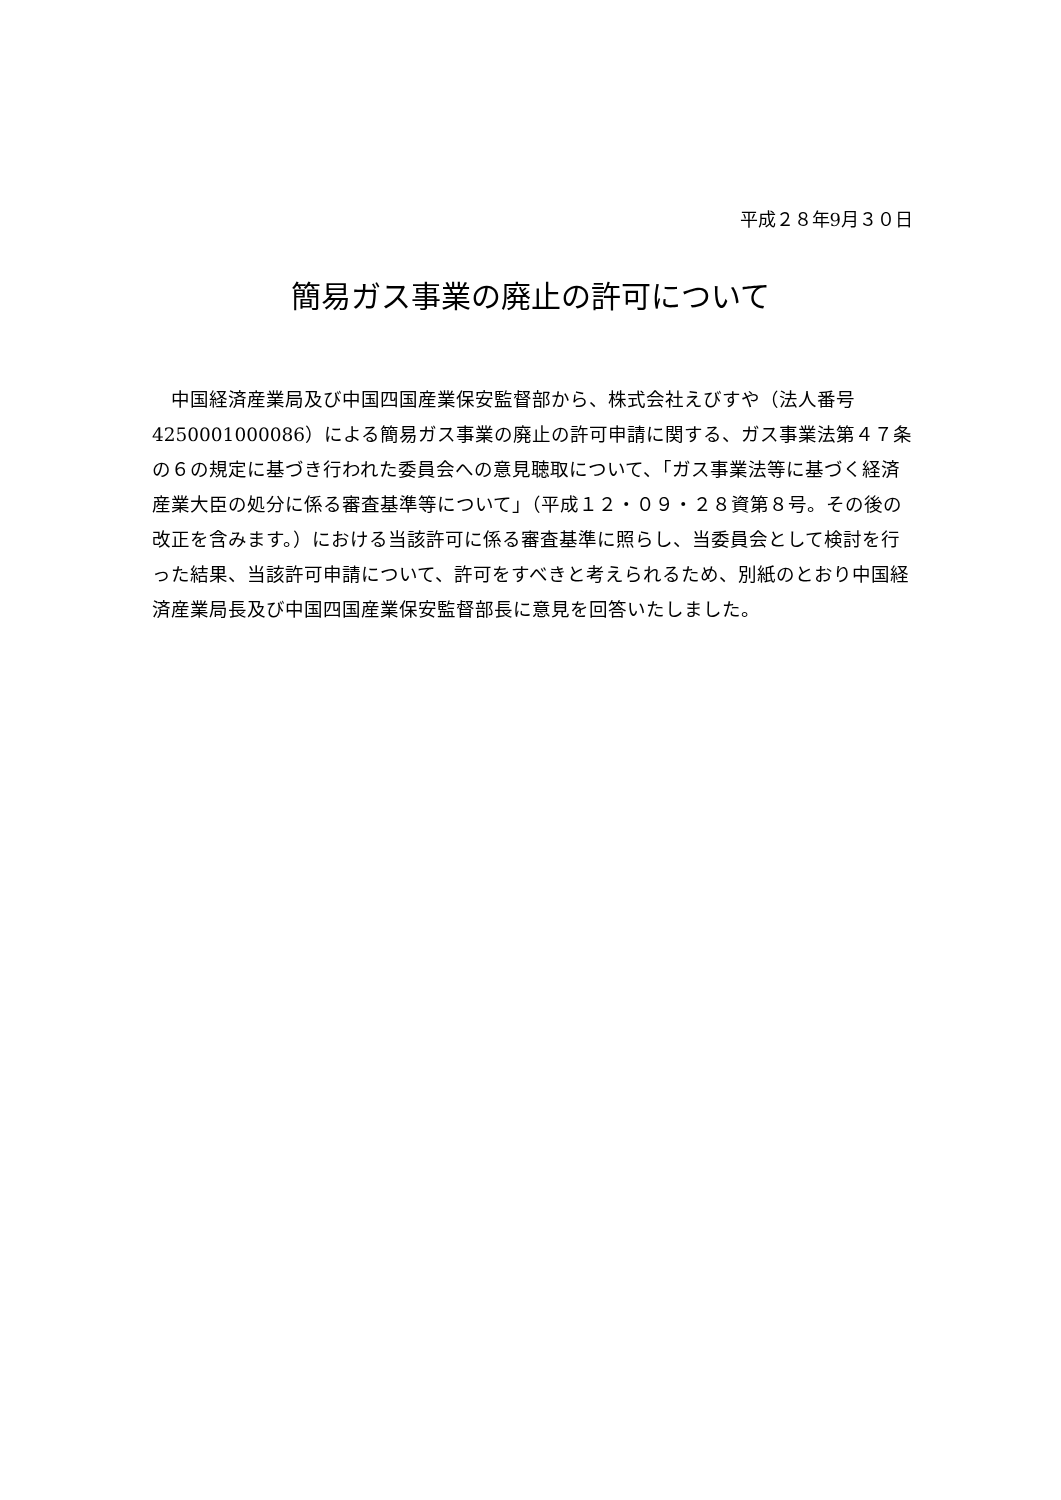平成２８年9月３０日
簡易ガス事業の廃止の許可について
　中国経済産業局及び中国四国産業保安監督部から、株式会社えびすや（法人番号 4250001000086）による簡易ガス事業の廃止の許可申請に関する、ガス事業法第４７条の６の規定に基づき行われた委員会への意見聴取について、「ガス事業法等に基づく経済産業大臣の処分に係る審査基準等について」（平成１２・０９・２８資第８号。その後の改正を含みます。）における当該許可に係る審査基準に照らし、当委員会として検討を行った結果、当該許可申請について、許可をすべきと考えられるため、別紙のとおり中国経済産業局長及び中国四国産業保安監督部長に意見を回答いたしました。